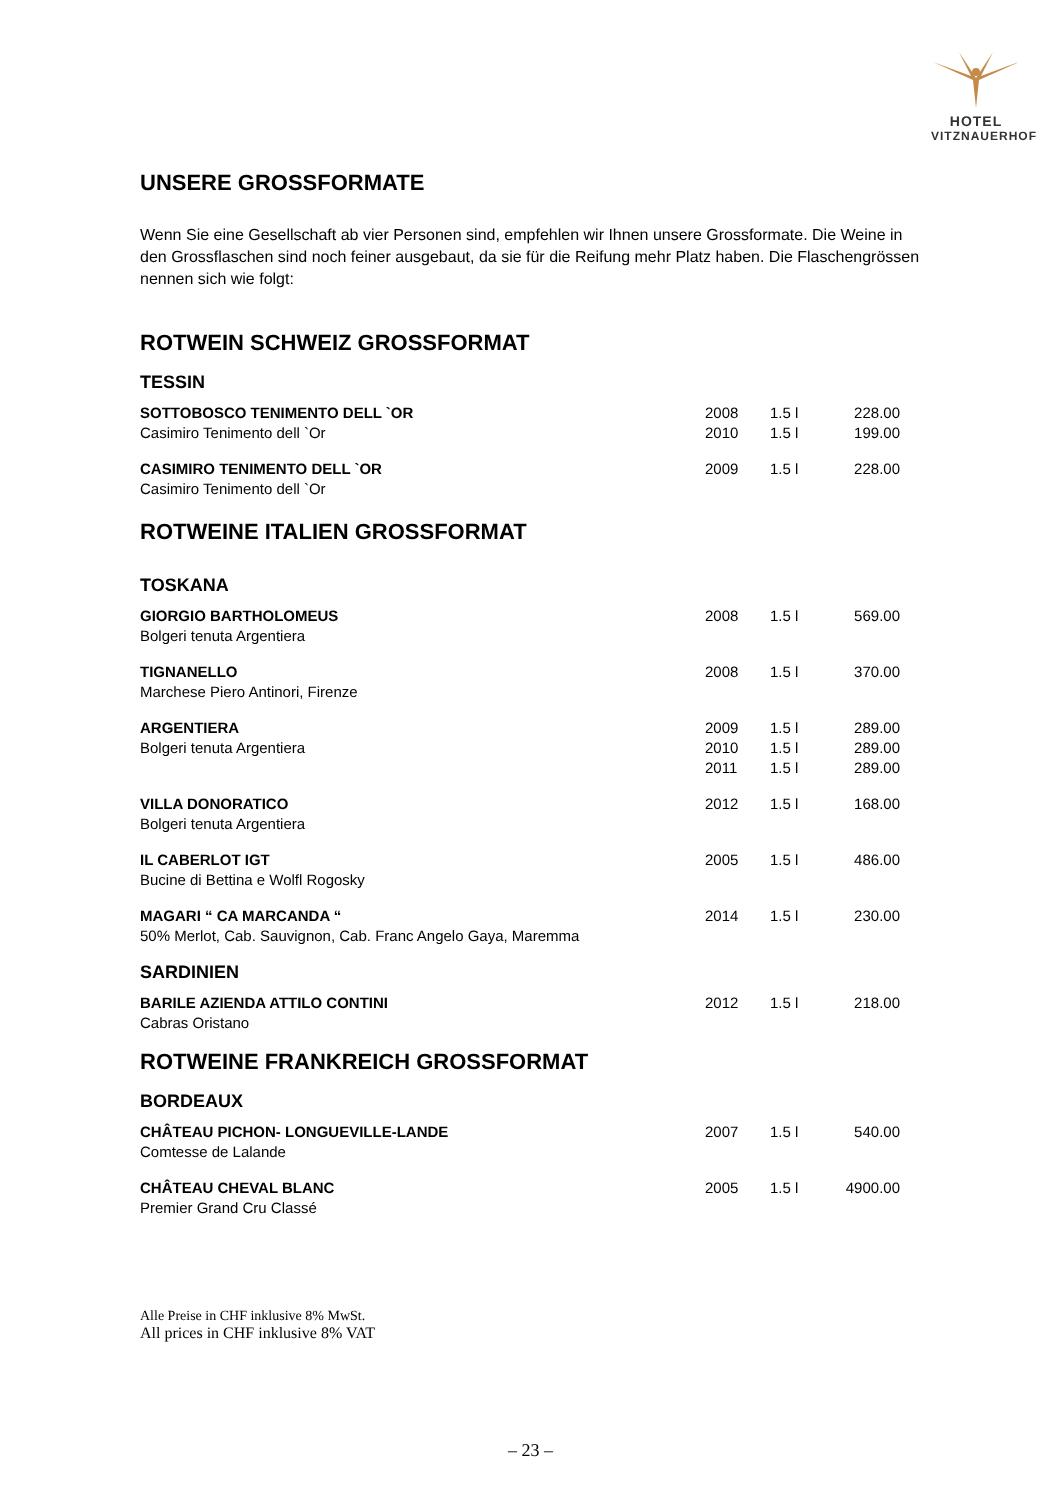HOTEL
VITZNAUERHOF
UNSERE GROSSFORMATE
Wenn Sie eine Gesellschaft ab vier Personen sind, empfehlen wir Ihnen unsere Grossformate. Die Weine in den Grossflaschen sind noch feiner ausgebaut, da sie für die Reifung mehr Platz haben. Die Flaschengrössen nennen sich wie folgt:
ROTWEIN SCHWEIZ GROSSFORMAT
TESSIN
| SOTTOBOSCO TENIMENTO DELL `OR | 2008 | 1.5 l | 228.00 |
| Casimiro Tenimento dell `Or | 2010 | 1.5 l | 199.00 |
| CASIMIRO TENIMENTO DELL `OR | 2009 | 1.5 l | 228.00 |
| Casimiro Tenimento dell `Or | | | |
ROTWEINE ITALIEN GROSSFORMAT
TOSKANA
| GIORGIO BARTHOLOMEUS | 2008 | 1.5 l | 569.00 |
| Bolgeri tenuta Argentiera | | | |
| TIGNANELLO | 2008 | 1.5 l | 370.00 |
| Marchese Piero Antinori, Firenze | | | |
| ARGENTIERA | 2009 | 1.5 l | 289.00 |
| Bolgeri tenuta Argentiera | 2010 | 1.5 l | 289.00 |
| | 2011 | 1.5 l | 289.00 |
| VILLA DONORATICO | 2012 | 1.5 l | 168.00 |
| Bolgeri tenuta Argentiera | | | |
| IL CABERLOT IGT | 2005 | 1.5 l | 486.00 |
| Bucine di Bettina e Wolfl Rogosky | | | |
| MAGARI “ CA MARCANDA “ | 2014 | 1.5 l | 230.00 |
| 50% Merlot, Cab. Sauvignon, Cab. Franc Angelo Gaya, Maremma | | | |
SARDINIEN
| BARILE AZIENDA ATTILO CONTINI | 2012 | 1.5 l | 218.00 |
| Cabras Oristano | | | |
ROTWEINE FRANKREICH GROSSFORMAT
BORDEAUX
| CHÂTEAU PICHON- LONGUEVILLE-LANDE | 2007 | 1.5 l | 540.00 |
| Comtesse de Lalande | | | |
| CHÂTEAU CHEVAL BLANC | 2005 | 1.5 l | 4900.00 |
| Premier Grand Cru Classé | | | |
Alle Preise in CHF inklusive 8% MwSt.
All prices in CHF inklusive 8% VAT
– 23 –